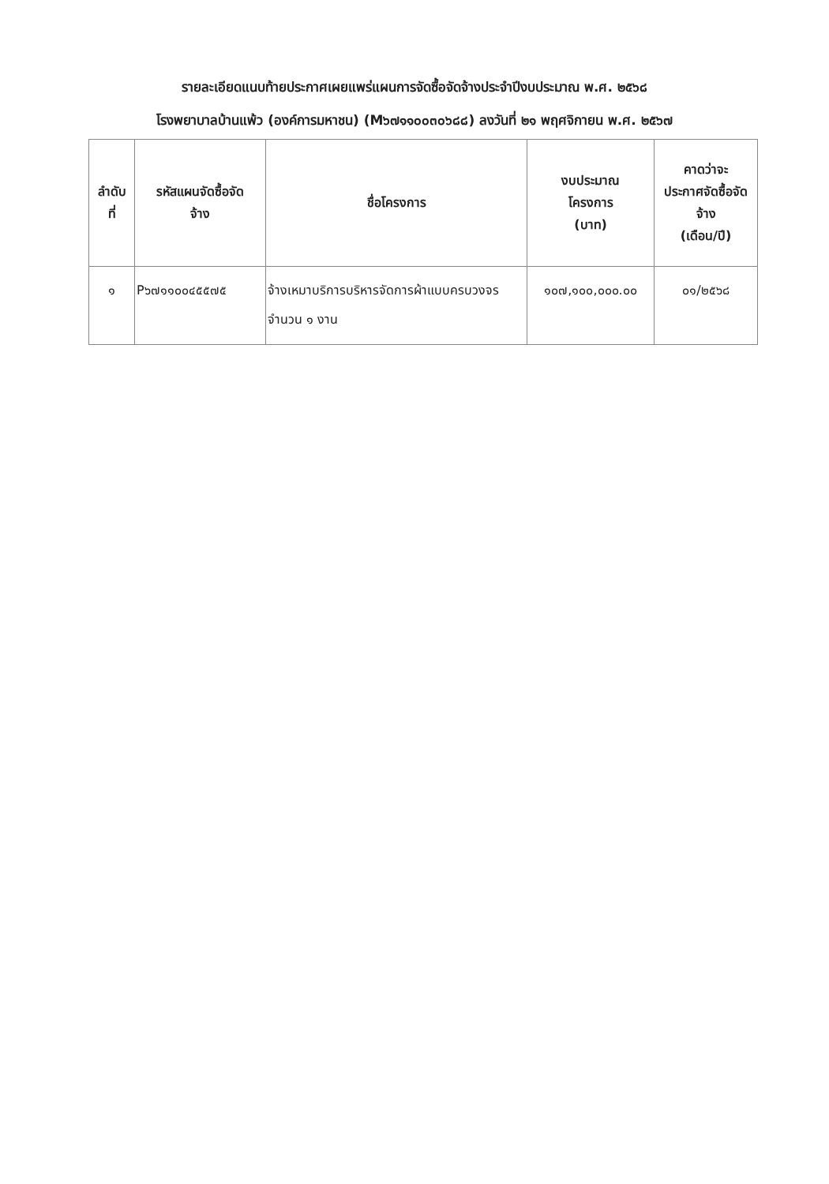รายละเอียดแนบท้ายประกาศเผยแพร่แผนการจัดซื้อจัดจ้างประจำปีงบประมาณ พ.ศ. ๒๕๖๘
โรงพยาบาลบ้านแพ้ว (องค์การมหาชน) (M๖๗๑๑๐๐๓๐๖๘๘) ลงวันที่ ๒๑ พฤศจิกายน พ.ศ. ๒๕๖๗
| ลำดับ ที่ | รหัสแผนจัดซื้อจัด จ้าง | ชื่อโครงการ | งบประมาณ โครงการ (บาท) | คาดว่าจะ ประกาศจัดซื้อจัด จ้าง (เดือน/ปี) |
| --- | --- | --- | --- | --- |
| ๑ | P๖๗๑๑๐๐๔๕๕๗๕ | จ้างเหมาบริการบริหารจัดการผ้าแบบครบวงจร จำนวน ๑ งาน | ๑๐๗,๑๐๐,๐๐๐.๐๐ | ๐๑/๒๕๖๘ |